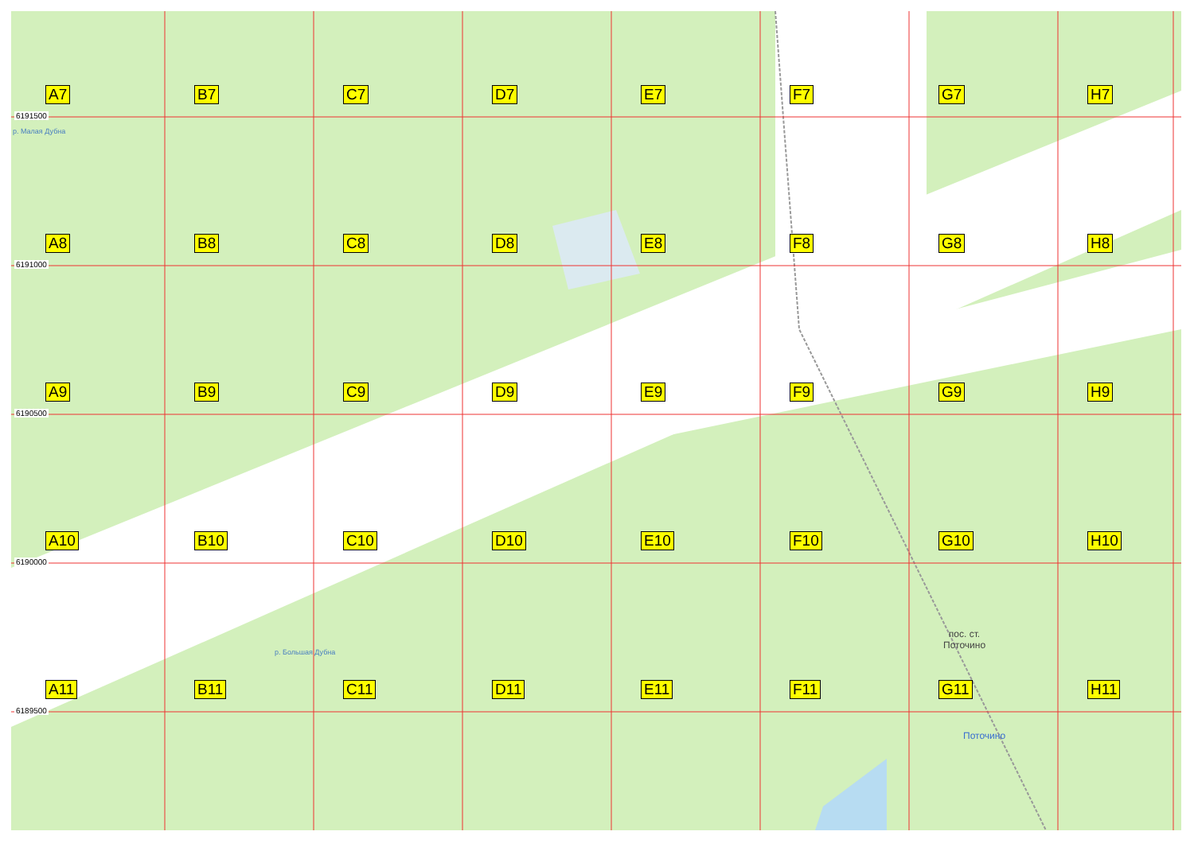6191500
6191000
6190500
6190000
6189500
A7 B7 C7 D7 E7 F7 G7 H7 A8 B8 C8 D8 E8 F8 G8 H8 A9 B9 C9 D9 E9 F9 G9 H9 A10 B10 C10 D10 E10 F10 G10 H10 A11 B11 C11 D11 E11 F11 G11 H11
р. Малая Дубна
р. Большая Дубна
пос. ст.
Поточино
Поточино